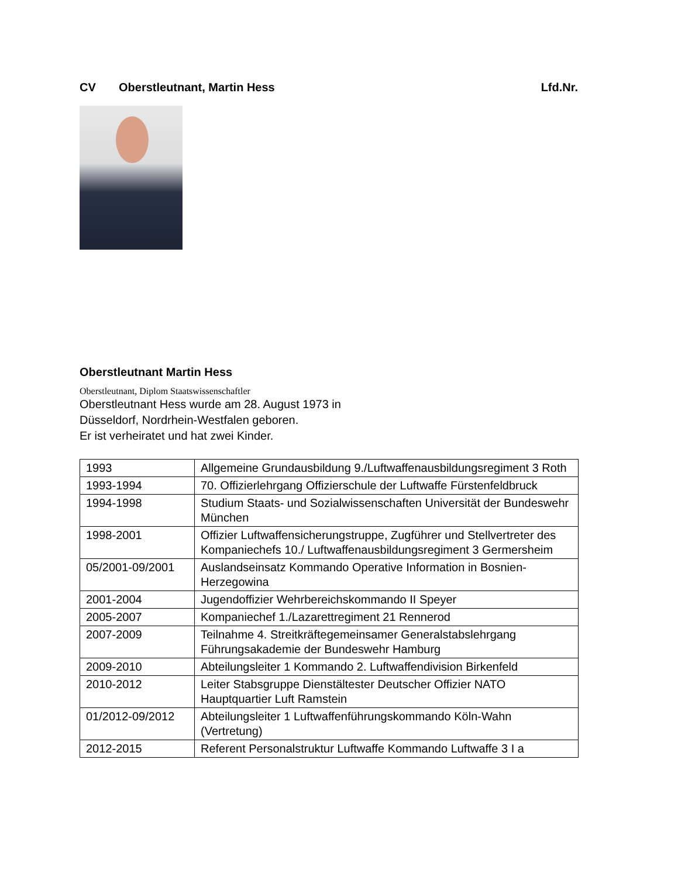CV Oberstleutnant, Martin Hess Lfd.Nr.
Oberstleutnant Martin Hess
Oberstleutnant, Diplom Staatswissenschaftler
Oberstleutnant Hess wurde am 28. August 1973 in
Düsseldorf, Nordrhein-Westfalen geboren.
Er ist verheiratet und hat zwei Kinder.
| 1993 | Allgemeine Grundausbildung 9./Luftwaffenausbildungsregiment 3 Roth |
| 1993-1994 | 70. Offizierlehrgang Offizierschule der Luftwaffe Fürstenfeldbruck |
| 1994-1998 | Studium Staats- und Sozialwissenschaften Universität der Bundeswehr München |
| 1998-2001 | Offizier Luftwaffensicherungstruppe, Zugführer und Stellvertreter des Kompaniechefs 10./ Luftwaffenausbildungsregiment 3 Germersheim |
| 05/2001-09/2001 | Auslandseinsatz Kommando Operative Information in Bosnien-Herzegowina |
| 2001-2004 | Jugendoffizier Wehrbereichskommando II Speyer |
| 2005-2007 | Kompaniechef 1./Lazarettregiment 21 Rennerod |
| 2007-2009 | Teilnahme 4. Streitkräftegemeinsamer Generalstabslehrgang Führungsakademie der Bundeswehr Hamburg |
| 2009-2010 | Abteilungsleiter 1 Kommando 2. Luftwaffendivision Birkenfeld |
| 2010-2012 | Leiter Stabsgruppe Dienstältester Deutscher Offizier NATO Hauptquartier Luft Ramstein |
| 01/2012-09/2012 | Abteilungsleiter 1 Luftwaffenführungskommando Köln-Wahn (Vertretung) |
| 2012-2015 | Referent Personalstruktur Luftwaffe Kommando Luftwaffe 3 I a |